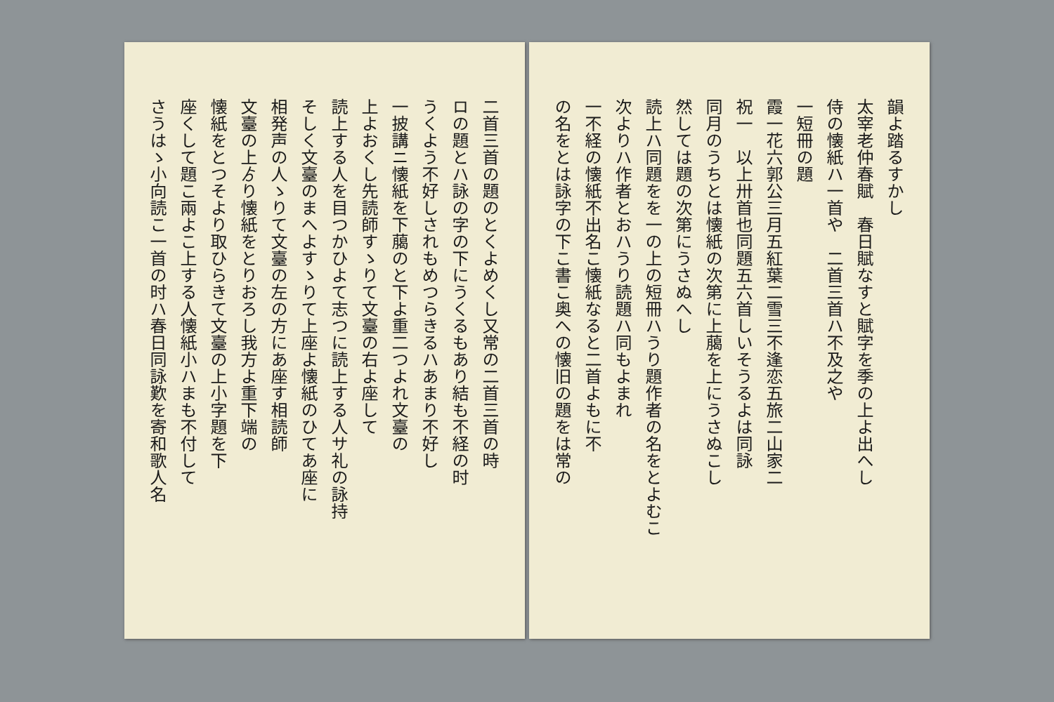二首三首の題のとくよめくし又常の二首三首の時
ロの題とハ詠の字の下にうくるもあり結も不経の时
うくよう不好しされもめつらきるハあまり不好し
一披講ニ懐紙を下﨟のと下よ重二つよれ文臺の
上よおくし先読師すゝりて文臺の右よ座して
読上する人を目つかひよて志つに読上する人サ礼の詠持
そしく文臺のまへよすゝりて上座よ懐紙のひてあ座に
相発声の人ゝりて文臺の左の方にあ座す相読師
文臺の上ゟり懐紙をとりおろし我方よ重下端の
懐紙をとつそより取ひらきて文臺の上小字題を下
座くして題こ兩よこ上する人懐紙小ハまも不付して
さうはゝ小向読こ一首の时ハ春日同詠歎を寄和歌人名
韻よ踏るすかし
太宰老仲春賦　春日賦なすと賦字を季の上よ出へし
侍の懐紙ハ一首や　二首三首ハ不及之や
一短冊の題
霞一花六郭公三月五紅葉二雪三不逢恋五旅二山家二
祝一　以上卅首也同題五六首しいそうるよは同詠
同月のうちとは懐紙の次第に上﨟を上にうさぬこし
然しては題の次第にうさぬへし
読上ハ同題をを一の上の短冊ハうり題作者の名をとよむこ
次よりハ作者とおハうり読題ハ同もよまれ
一不経の懐紙不出名こ懐紙なると二首よもに不
の名をとは詠字の下こ書こ奥への懐旧の題をは常の